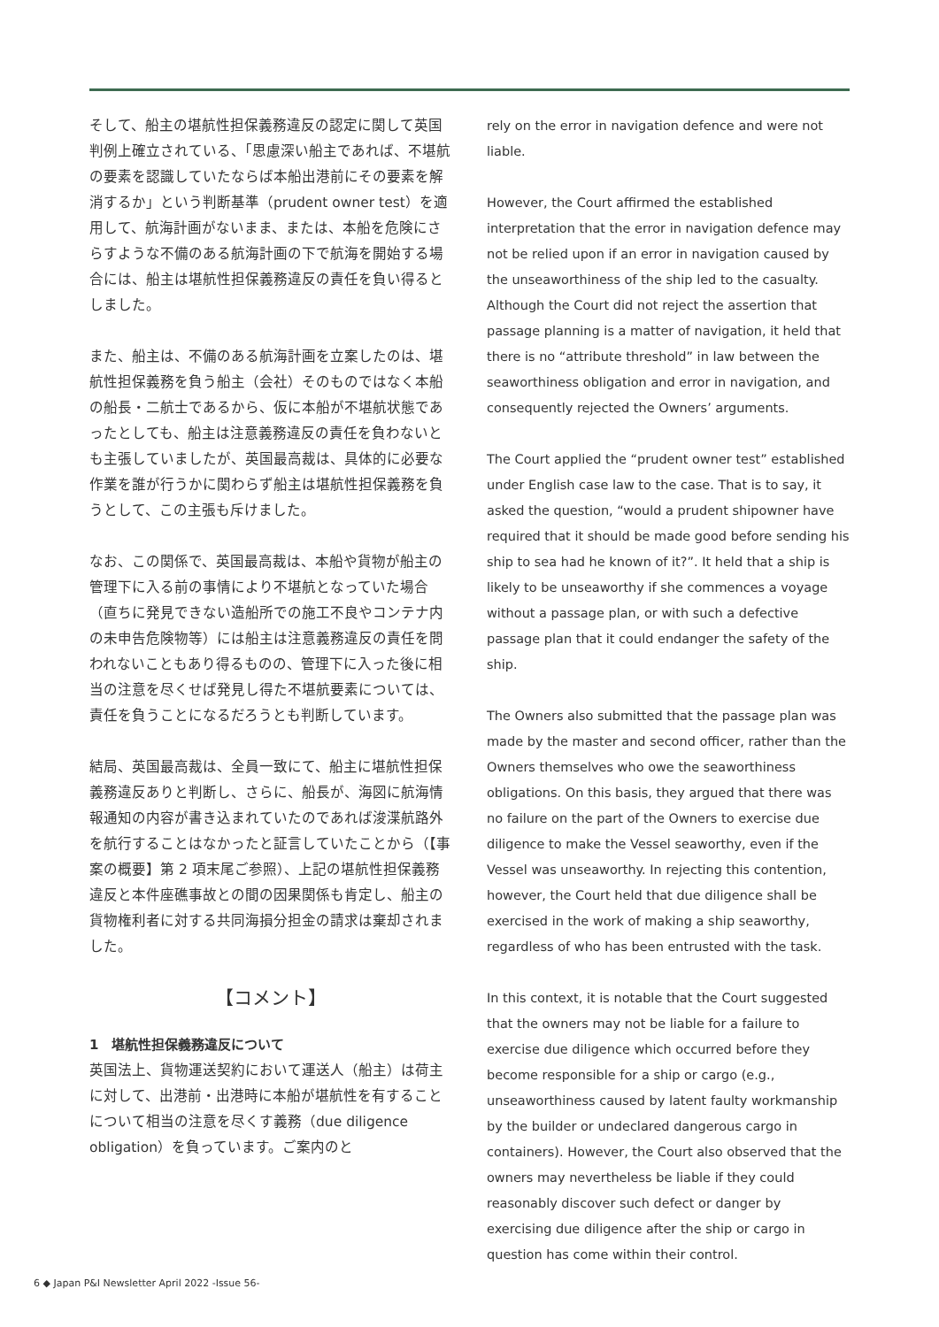そして、船主の堪航性担保義務違反の認定に関して英国判例上確立されている、「思慮深い船主であれば、不堪航の要素を認識していたならば本船出港前にその要素を解消するか」という判断基準（prudent owner test）を適用して、航海計画がないまま、または、本船を危険にさらすような不備のある航海計画の下で航海を開始する場合には、船主は堪航性担保義務違反の責任を負い得るとしました。
また、船主は、不備のある航海計画を立案したのは、堪航性担保義務を負う船主（会社）そのものではなく本船の船長・二航士であるから、仮に本船が不堪航状態であったとしても、船主は注意義務違反の責任を負わないとも主張していましたが、英国最高裁は、具体的に必要な作業を誰が行うかに関わらず船主は堪航性担保義務を負うとして、この主張も斥けました。
なお、この関係で、英国最高裁は、本船や貨物が船主の管理下に入る前の事情により不堪航となっていた場合（直ちに発見できない造船所での施工不良やコンテナ内の未申告危険物等）には船主は注意義務違反の責任を問われないこともあり得るものの、管理下に入った後に相当の注意を尽くせば発見し得た不堪航要素については、責任を負うことになるだろうとも判断しています。
結局、英国最高裁は、全員一致にて、船主に堪航性担保義務違反ありと判断し、さらに、船長が、海図に航海情報通知の内容が書き込まれていたのであれば浚渫航路外を航行することはなかったと証言していたことから（【事案の概要】第 2 項末尾ご参照）、上記の堪航性担保義務違反と本件座礁事故との間の因果関係も肯定し、船主の貨物権利者に対する共同海損分担金の請求は棄却されました。
【コメント】
1　堪航性担保義務違反について
英国法上、貨物運送契約において運送人（船主）は荷主に対して、出港前・出港時に本船が堪航性を有することについて相当の注意を尽くす義務（due diligence obligation）を負っています。ご案内のと
rely on the error in navigation defence and were not liable.
However, the Court affirmed the established interpretation that the error in navigation defence may not be relied upon if an error in navigation caused by the unseaworthiness of the ship led to the casualty. Although the Court did not reject the assertion that passage planning is a matter of navigation, it held that there is no “attribute threshold” in law between the seaworthiness obligation and error in navigation, and consequently rejected the Owners’ arguments.
The Court applied the “prudent owner test” established under English case law to the case. That is to say, it asked the question, “would a prudent shipowner have required that it should be made good before sending his ship to sea had he known of it?”. It held that a ship is likely to be unseaworthy if she commences a voyage without a passage plan, or with such a defective passage plan that it could endanger the safety of the ship.
The Owners also submitted that the passage plan was made by the master and second officer, rather than the Owners themselves who owe the seaworthiness obligations. On this basis, they argued that there was no failure on the part of the Owners to exercise due diligence to make the Vessel seaworthy, even if the Vessel was unseaworthy. In rejecting this contention, however, the Court held that due diligence shall be exercised in the work of making a ship seaworthy, regardless of who has been entrusted with the task.
In this context, it is notable that the Court suggested that the owners may not be liable for a failure to exercise due diligence which occurred before they become responsible for a ship or cargo (e.g., unseaworthiness caused by latent faulty workmanship by the builder or undeclared dangerous cargo in containers). However, the Court also observed that the owners may nevertheless be liable if they could reasonably discover such defect or danger by exercising due diligence after the ship or cargo in question has come within their control.
6 ◆ Japan P&I Newsletter April 2022 -Issue 56-